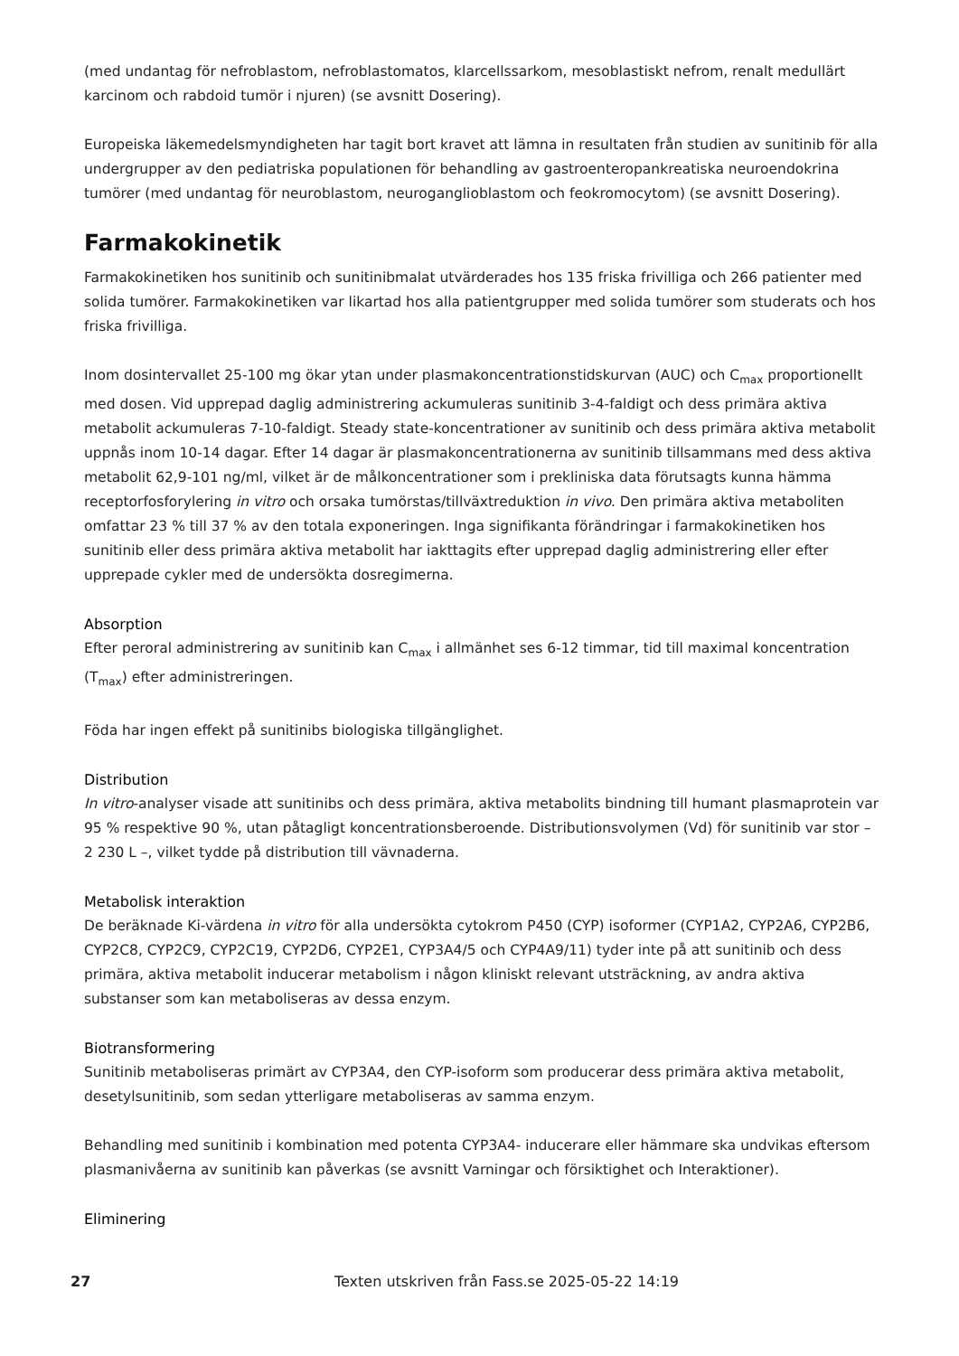(med undantag för nefroblastom, nefroblastomatos, klarcellssarkom, mesoblastiskt nefrom, renalt medullärt karcinom och rabdoid tumör i njuren) (se avsnitt Dosering).
Europeiska läkemedelsmyndigheten har tagit bort kravet att lämna in resultaten från studien av sunitinib för alla undergrupper av den pediatriska populationen för behandling av gastroenteropankreatiska neuroendokrina tumörer (med undantag för neuroblastom, neuroganglioblastom och feokromocytom) (se avsnitt Dosering).
Farmakokinetik
Farmakokinetiken hos sunitinib och sunitinibmalat utvärderades hos 135 friska frivilliga och 266 patienter med solida tumörer. Farmakokinetiken var likartad hos alla patientgrupper med solida tumörer som studerats och hos friska frivilliga.
Inom dosintervallet 25-100 mg ökar ytan under plasmakoncentrationstidskurvan (AUC) och C<sub>max</sub> proportionellt med dosen. Vid upprepad daglig administrering ackumuleras sunitinib 3-4-faldigt och dess primära aktiva metabolit ackumuleras 7-10-faldigt. Steady state-koncentrationer av sunitinib och dess primära aktiva metabolit uppnås inom 10-14 dagar. Efter 14 dagar är plasmakoncentrationerna av sunitinib tillsammans med dess aktiva metabolit 62,9-101 ng/ml, vilket är de målkoncentrationer som i prekliniska data förutsagts kunna hämma receptorfosforylering in vitro och orsaka tumörstas/tillväxtreduktion in vivo. Den primära aktiva metaboliten omfattar 23 % till 37 % av den totala exponeringen. Inga signifikanta förändringar i farmakokinetiken hos sunitinib eller dess primära aktiva metabolit har iakttagits efter upprepad daglig administrering eller efter upprepade cykler med de undersökta dosregimerna.
Absorption
Efter peroral administrering av sunitinib kan C<sub>max</sub> i allmänhet ses 6-12 timmar, tid till maximal koncentration (T<sub>max</sub>) efter administreringen.
Föda har ingen effekt på sunitinibs biologiska tillgänglighet.
Distribution
In vitro-analyser visade att sunitinibs och dess primära, aktiva metabolits bindning till humant plasmaprotein var 95 % respektive 90 %, utan påtagligt koncentrationsberoende. Distributionsvolymen (Vd) för sunitinib var stor – 2 230 L –, vilket tydde på distribution till vävnaderna.
Metabolisk interaktion
De beräknade Ki-värdena in vitro för alla undersökta cytokrom P450 (CYP) isoformer (CYP1A2, CYP2A6, CYP2B6, CYP2C8, CYP2C9, CYP2C19, CYP2D6, CYP2E1, CYP3A4/5 och CYP4A9/11) tyder inte på att sunitinib och dess primära, aktiva metabolit inducerar metabolism i någon kliniskt relevant utsträckning, av andra aktiva substanser som kan metaboliseras av dessa enzym.
Biotransformering
Sunitinib metaboliseras primärt av CYP3A4, den CYP-isoform som producerar dess primära aktiva metabolit, desetylsunitinib, som sedan ytterligare metaboliseras av samma enzym.
Behandling med sunitinib i kombination med potenta CYP3A4- inducerare eller hämmare ska undvikas eftersom plasmanivåerna av sunitinib kan påverkas (se avsnitt Varningar och försiktighet och Interaktioner).
Eliminering
27 Texten utskriven från Fass.se 2025-05-22 14:19